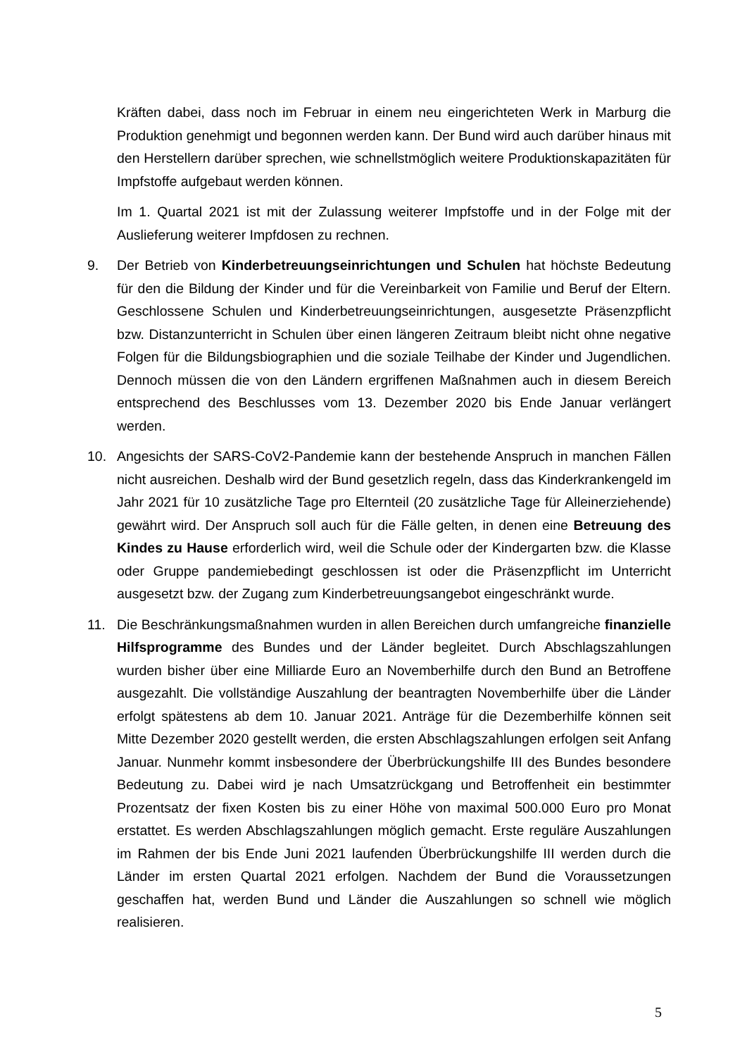Kräften dabei, dass noch im Februar in einem neu eingerichteten Werk in Marburg die Produktion genehmigt und begonnen werden kann. Der Bund wird auch darüber hinaus mit den Herstellern darüber sprechen, wie schnellstmöglich weitere Produktionskapazitäten für Impfstoffe aufgebaut werden können.
Im 1. Quartal 2021 ist mit der Zulassung weiterer Impfstoffe und in der Folge mit der Auslieferung weiterer Impfdosen zu rechnen.
9. Der Betrieb von Kinderbetreuungseinrichtungen und Schulen hat höchste Bedeutung für den die Bildung der Kinder und für die Vereinbarkeit von Familie und Beruf der Eltern. Geschlossene Schulen und Kinderbetreuungseinrichtungen, ausgesetzte Präsenzpflicht bzw. Distanzunterricht in Schulen über einen längeren Zeitraum bleibt nicht ohne negative Folgen für die Bildungsbiographien und die soziale Teilhabe der Kinder und Jugendlichen. Dennoch müssen die von den Ländern ergriffenen Maßnahmen auch in diesem Bereich entsprechend des Beschlusses vom 13. Dezember 2020 bis Ende Januar verlängert werden.
10. Angesichts der SARS-CoV2-Pandemie kann der bestehende Anspruch in manchen Fällen nicht ausreichen. Deshalb wird der Bund gesetzlich regeln, dass das Kinderkrankengeld im Jahr 2021 für 10 zusätzliche Tage pro Elternteil (20 zusätzliche Tage für Alleinerziehende) gewährt wird. Der Anspruch soll auch für die Fälle gelten, in denen eine Betreuung des Kindes zu Hause erforderlich wird, weil die Schule oder der Kindergarten bzw. die Klasse oder Gruppe pandemiebedingt geschlossen ist oder die Präsenzpflicht im Unterricht ausgesetzt bzw. der Zugang zum Kinderbetreuungsangebot eingeschränkt wurde.
11. Die Beschränkungsmaßnahmen wurden in allen Bereichen durch umfangreiche finanzielle Hilfsprogramme des Bundes und der Länder begleitet. Durch Abschlagszahlungen wurden bisher über eine Milliarde Euro an Novemberhilfe durch den Bund an Betroffene ausgezahlt. Die vollständige Auszahlung der beantragten Novemberhilfe über die Länder erfolgt spätestens ab dem 10. Januar 2021. Anträge für die Dezemberhilfe können seit Mitte Dezember 2020 gestellt werden, die ersten Abschlagszahlungen erfolgen seit Anfang Januar. Nunmehr kommt insbesondere der Überbrückungshilfe III des Bundes besondere Bedeutung zu. Dabei wird je nach Umsatzrückgang und Betroffenheit ein bestimmter Prozentsatz der fixen Kosten bis zu einer Höhe von maximal 500.000 Euro pro Monat erstattet. Es werden Abschlagszahlungen möglich gemacht. Erste reguläre Auszahlungen im Rahmen der bis Ende Juni 2021 laufenden Überbrückungshilfe III werden durch die Länder im ersten Quartal 2021 erfolgen. Nachdem der Bund die Voraussetzungen geschaffen hat, werden Bund und Länder die Auszahlungen so schnell wie möglich realisieren.
5